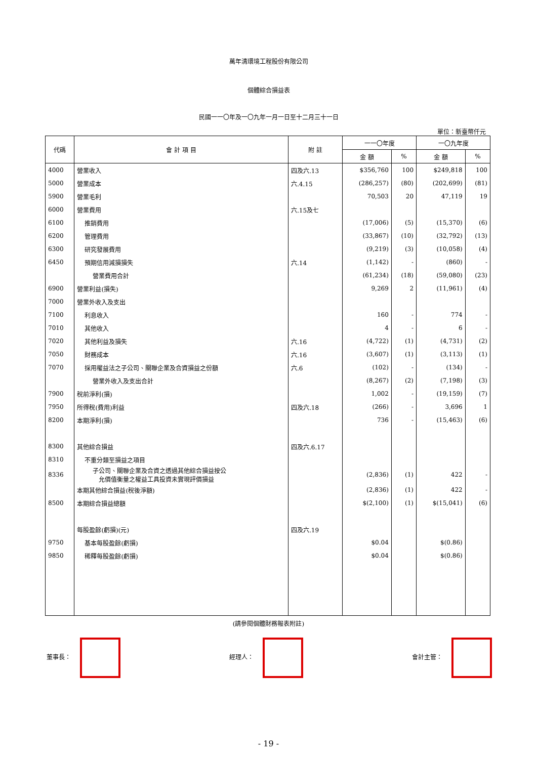萬年清環境工程股份有限公司
個體綜合損益表
民國一一〇年及一〇九年一月一日至十二月三十一日
單位：新臺幣仟元
| 代碼 | 會 計 項 目 | 附 註 | 一一〇年度 | | 一〇九年度 | |
| --- | --- | --- | --- | --- | --- | --- |
| | | | 金 額 | % | 金 額 | % |
| 4000 | 營業收入 | 四及六.13 | $356,760 | 100 | $249,818 | 100 |
| 5000 | 營業成本 | 六.4.15 | (286,257) | (80) | (202,699) | (81) |
| 5900 | 營業毛利 | | 70,503 | 20 | 47,119 | 19 |
| 6000 | 營業費用 | 六.15及七 | | | | |
| 6100 | 推銷費用 | | (17,006) | (5) | (15,370) | (6) |
| 6200 | 管理費用 | | (33,867) | (10) | (32,792) | (13) |
| 6300 | 研究發展費用 | | (9,219) | (3) | (10,058) | (4) |
| 6450 | 預期信用減損損失 | 六.14 | (1,142) | - | (860) | - |
| | 營業費用合計 | | (61,234) | (18) | (59,080) | (23) |
| 6900 | 營業利益(損失) | | 9,269 | 2 | (11,961) | (4) |
| 7000 | 營業外收入及支出 | | | | | |
| 7100 | 利息收入 | | 160 | - | 774 | - |
| 7010 | 其他收入 | | 4 | - | 6 | - |
| 7020 | 其他利益及損失 | 六.16 | (4,722) | (1) | (4,731) | (2) |
| 7050 | 財務成本 | 六.16 | (3,607) | (1) | (3,113) | (1) |
| 7070 | 採用權益法之子公司、關聯企業及合資損益之份額 | 六.6 | (102) | - | (134) | - |
| | 營業外收入及支出合計 | | (8,267) | (2) | (7,198) | (3) |
| 7900 | 稅前淨利(損) | | 1,002 | - | (19,159) | (7) |
| 7950 | 所得稅(費用)利益 | 四及六.18 | (266) | - | 3,696 | 1 |
| 8200 | 本期淨利(損) | | 736 | - | (15,463) | (6) |
| 8300 | 其他綜合損益 | 四及六.6.17 | | | | |
| 8310 | 不重分類至損益之項目 | | | | | |
| 8336 | 子公司、關聯企業及合資之透過其他綜合損益按公 允價值衡量之權益工具投資未實現評價損益 | | (2,836) | (1) | 422 | - |
| | 本期其他綜合損益(稅後淨額) | | (2,836) | (1) | 422 | - |
| 8500 | 本期綜合損益總額 | | $(2,100) | (1) | $(15,041) | (6) |
| | 每股盈餘(虧損)(元) | 四及六.19 | | | | |
| 9750 | 基本每股盈餘(虧損) | | $0.04 | | $(0.86) | |
| 9850 | 稀釋每股盈餘(虧損) | | $0.04 | | $(0.86) | |
(請參閱個體財務報表附註)
董事長： 經理人： 會計主管：
- 19 -